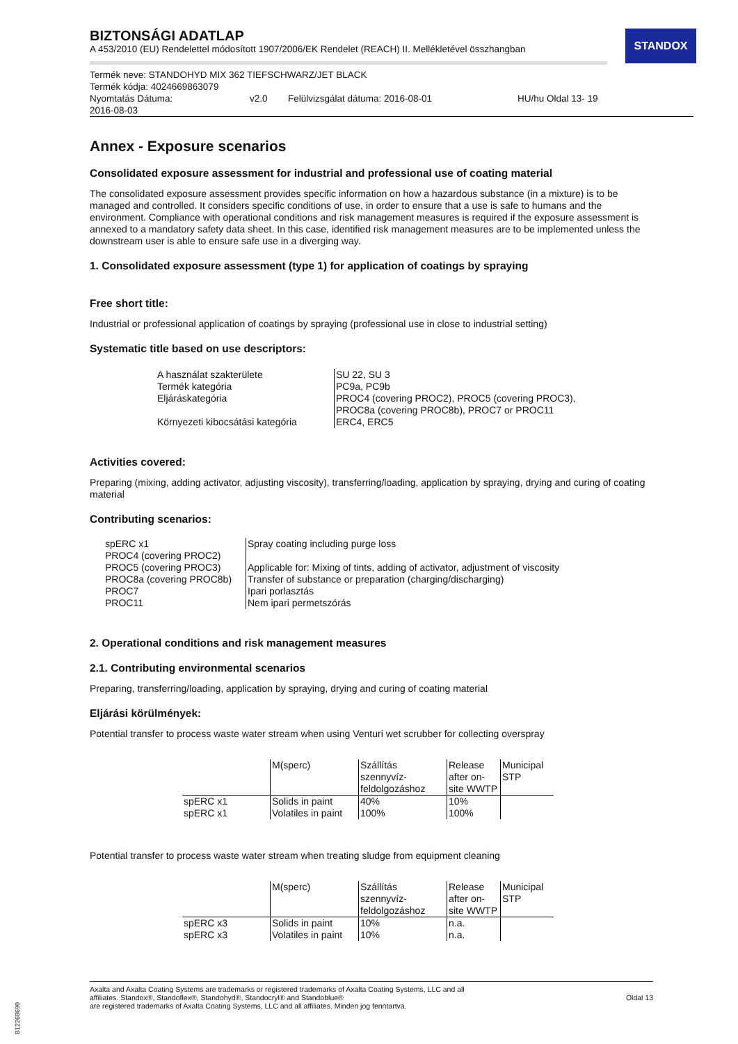STANDOX
BIZTONSÁGI ADATLAP
A 453/2010 (EU) Rendelettel módosított 1907/2006/EK Rendelet (REACH) II. Mellékletével összhangban
Termék neve: STANDOHYD MIX 362 TIEFSCHWARZ/JET BLACK
Termék kódja: 4024669863079
Nyomtatás Dátuma:
2016-08-03 v2.0 Felülvizsgálat dátuma: 2016-08-01 HU/hu Oldal 13- 19
Annex - Exposure scenarios
Consolidated exposure assessment for industrial and professional use of coating material
The consolidated exposure assessment provides specific information on how a hazardous substance (in a mixture) is to be managed and controlled. It considers specific conditions of use, in order to ensure that a use is safe to humans and the environment. Compliance with operational conditions and risk management measures is required if the exposure assessment is annexed to a mandatory safety data sheet. In this case, identified risk management measures are to be implemented unless the downstream user is able to ensure safe use in a diverging way.
1. Consolidated exposure assessment (type 1) for application of coatings by spraying
Free short title:
Industrial or professional application of coatings by spraying (professional use in close to industrial setting)
Systematic title based on use descriptors:
| A használat szakterülete | SU 22, SU 3 |
| Termék kategória | PC9a, PC9b |
| Eljáráskategória | PROC4 (covering PROC2), PROC5 (covering PROC3), PROC8a (covering PROC8b), PROC7 or PROC11 |
| Környezeti kibocsátási kategória | ERC4, ERC5 |
Activities covered:
Preparing (mixing, adding activator, adjusting viscosity), transferring/loading, application by spraying, drying and curing of coating material
Contributing scenarios:
| spERC x1 | Spray coating including purge loss |
| PROC4 (covering PROC2) | |
| PROC5 (covering PROC3) | Applicable for: Mixing of tints, adding of activator, adjustment of viscosity |
| PROC8a (covering PROC8b) | Transfer of substance or preparation (charging/discharging) |
| PROC7 | Ipari porlasztás |
| PROC11 | Nem ipari permetszórás |
2. Operational conditions and risk management measures
2.1. Contributing environmental scenarios
Preparing, transferring/loading, application by spraying, drying and curing of coating material
Eljárási körülmények:
Potential transfer to process waste water stream when using Venturi wet scrubber for collecting overspray
| | M(sperc) | Szállítás szennyvíz-feldolgozáshoz | Release after on-site WWTP | Municipal STP |
| --- | --- | --- | --- | --- |
| spERC x1 | Solids in paint | 40% | 10% | |
| spERC x1 | Volatiles in paint | 100% | 100% | |
Potential transfer to process waste water stream when treating sludge from equipment cleaning
| | M(sperc) | Szállítás szennyvíz-feldolgozáshoz | Release after on-site WWTP | Municipal STP |
| --- | --- | --- | --- | --- |
| spERC x3 | Solids in paint | 10% | n.a. | |
| spERC x3 | Volatiles in paint | 10% | n.a. | |
Axalta and Axalta Coating Systems are trademarks or registered trademarks of Axalta Coating Systems, LLC and all
affiliates. Standox®, Standoflex®, Standohyd®, Standocryl® and Standoblue®
are registered trademarks of Axalta Coating Systems, LLC and all affiliates. Minden jog fenntartva.
Oldal 13
B12268690